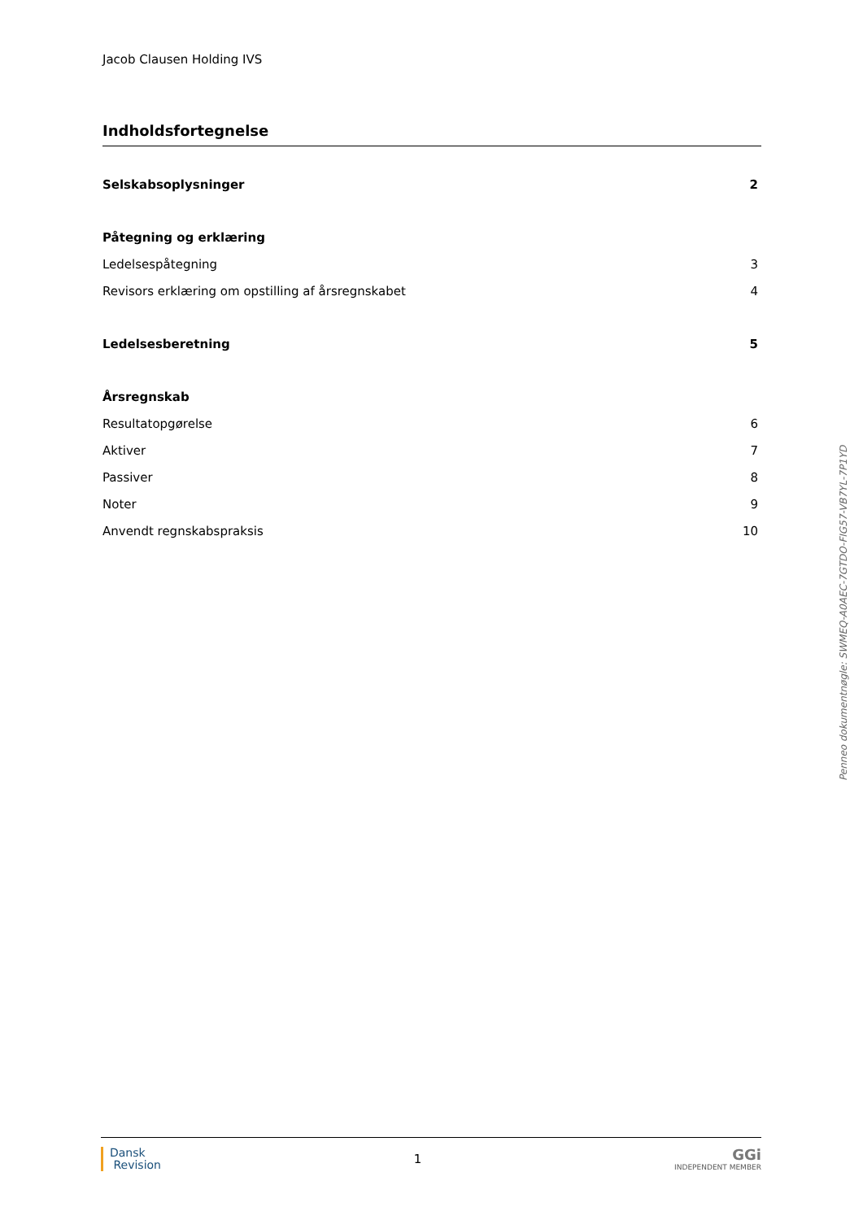Jacob Clausen Holding IVS
Indholdsfortegnelse
Selskabsoplysninger 2
Påtegning og erklæring
Ledelsespåtegning 3
Revisors erklæring om opstilling af årsregnskabet 4
Ledelsesberetning 5
Årsregnskab
Resultatopgørelse 6
Aktiver 7
Passiver 8
Noter 9
Anvendt regnskabspraksis 10
Penneo dokumentnøgle: SWMEQ-A0AEC-7GTDO-FIG57-VB7YL-7P1YD
Dansk
Revision
1
GGi
INDEPENDENT MEMBER